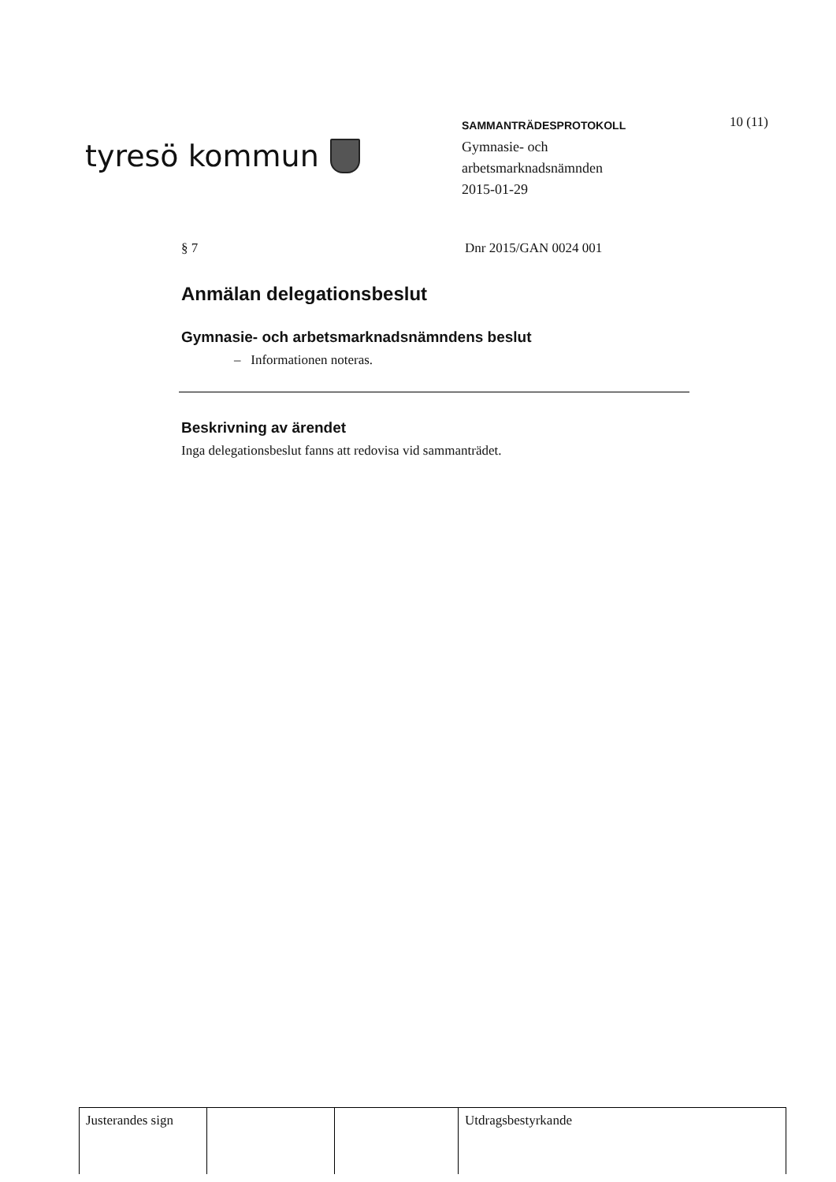tyresö kommun
SAMMANTRÄDESPROTOKOLL
Gymnasie- och
arbetsmarknadsnämnden
2015-01-29
10 (11)
§ 7 Dnr 2015/GAN 0024 001
Anmälan delegationsbeslut
Gymnasie- och arbetsmarknadsnämndens beslut
– Informationen noteras.
Beskrivning av ärendet
Inga delegationsbeslut fanns att redovisa vid sammanträdet.
| Justerandes sign | | | Utdragsbestyrkande |